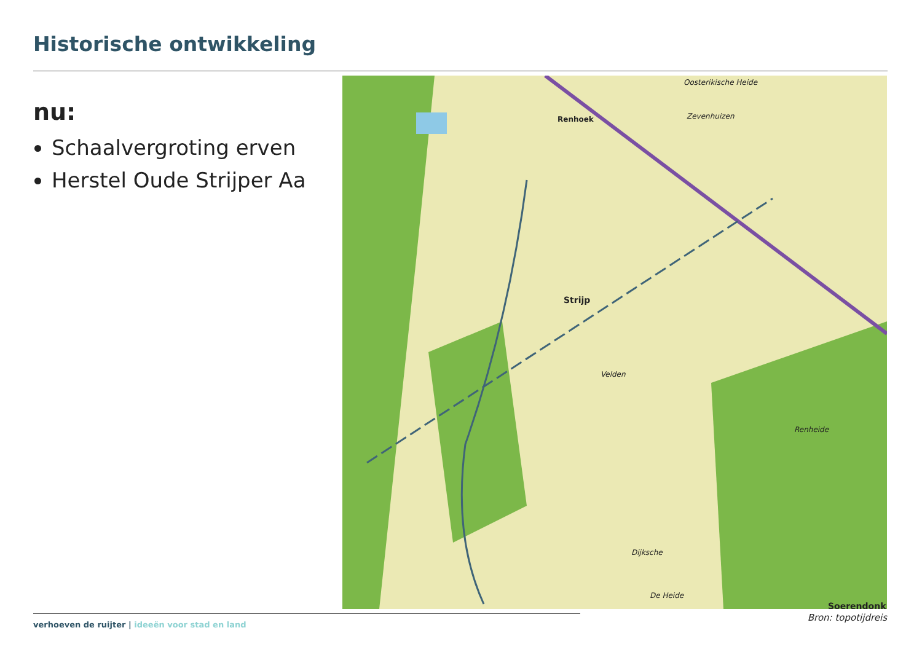Historische ontwikkeling
nu:
Schaalvergroting erven
Herstel Oude Strijper Aa
Oosterikische Heide
Strijp
Renhoek
Zevenhuizen
Velden
Dijksche
Renheide
De Heide
Soerendonk
Bron: topotijdreis
verhoeven de ruijter | ideeën voor stad en land